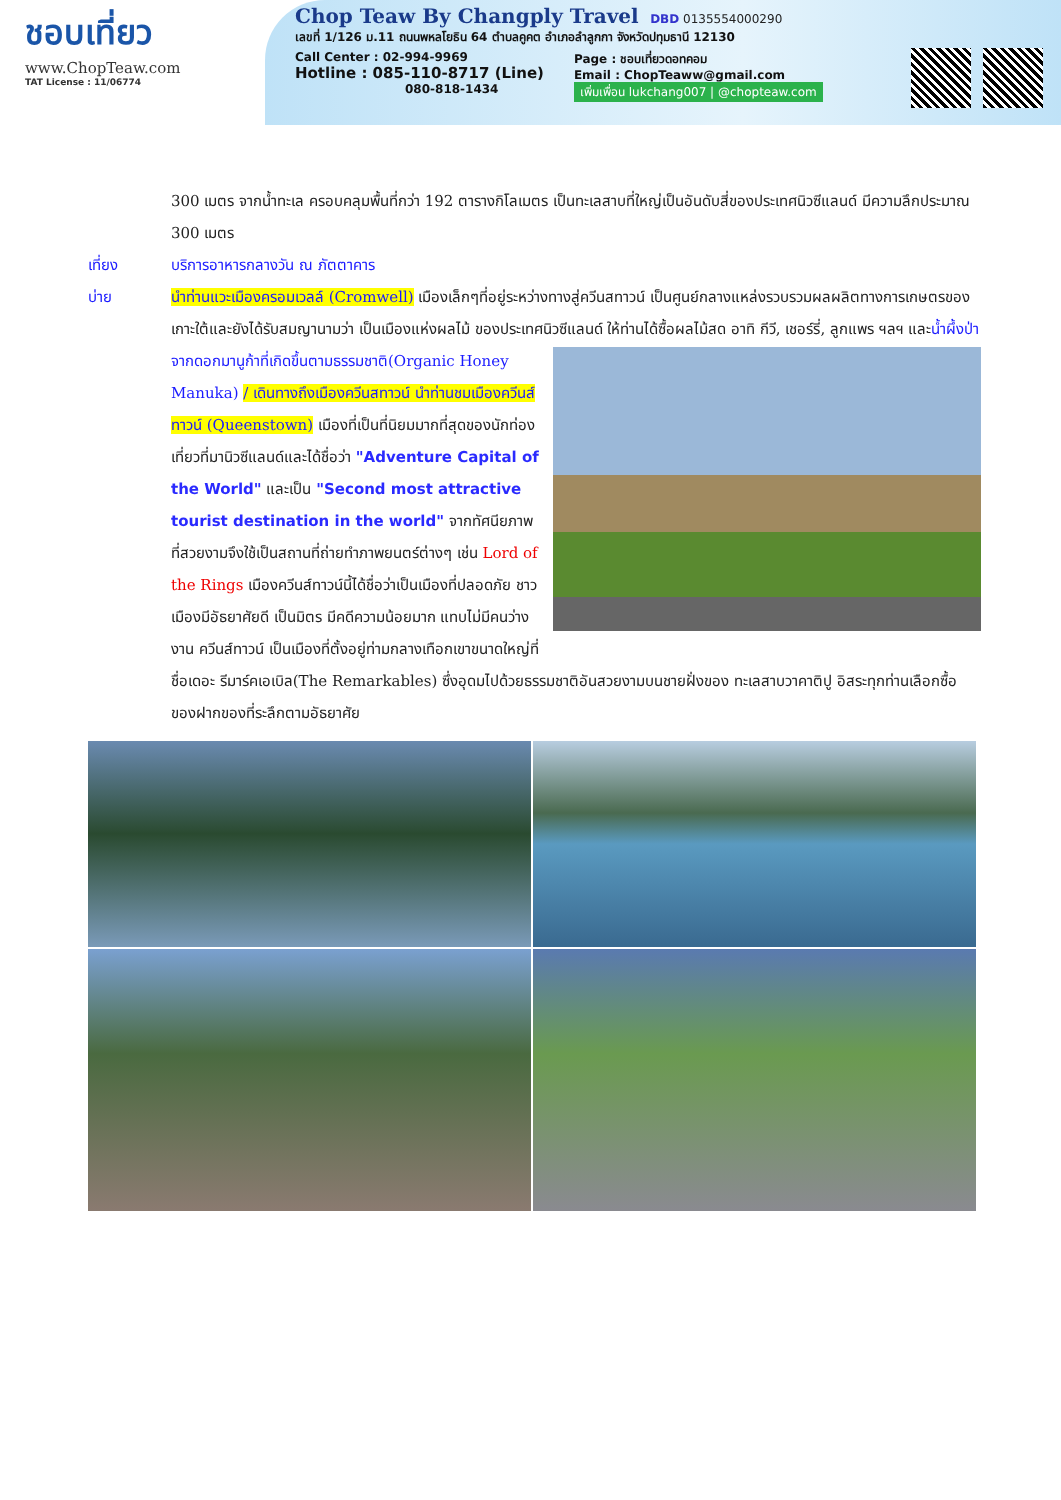ชอบเที่ยว
www.ChopTeaw.com
TAT License : 11/06774
Chop Teaw By Changply Travel DBD 0135554000290
เลขที่ 1/126 ม.11 ถนนพหลโยธิน 64 ตำบลคูคต อำเภอลำลูกกา จังหวัดปทุมธานี 12130
Call Center : 02-994-9969
Hotline : 085-110-8717 (Line)
080-818-1434
Page : ชอบเที่ยวดอทคอม
Email : ChopTeaww@gmail.com
เพิ่มเพื่อน lukchang007 | @chopteaw.com
300 เมตร จากน้ำทะเล ครอบคลุมพื้นที่กว่า 192 ตารางกิโลเมตร เป็นทะเลสาบที่ใหญ่เป็นอันดับสี่ของประเทศนิวซีแลนด์ มีความลึกประมาณ 300 เมตร
เที่ยง บริการอาหารกลางวัน ณ ภัตตาคาร
บ่าย นำท่านแวะเมืองครอมเวลล์ (Cromwell) เมืองเล็กๆที่อยู่ระหว่างทางสู่ควีนสทาวน์ เป็นศูนย์กลางแหล่งรวบรวมผลผลิตทางการเกษตรของเกาะใต้และยังได้รับสมญานามว่า เป็นเมืองแห่งผลไม้ ของประเทศนิวซีแลนด์
ให้ท่านได้ซื้อผลไม้สด อาทิ กีวี, เชอร์รี่, ลูกแพร ฯลฯ และน้ำผึ้งป่าจากดอกมานูก้าที่เกิดขึ้นตามธรรมชาติ(Organic Honey Manuka) / เดินทางถึงเมืองควีนสทาวน์ นำท่านชมเมืองควีนส์ทาวน์ (Queenstown) เมืองที่เป็นที่นิยมมากที่สุดของนักท่องเที่ยวที่มานิวซีแลนด์และได้ชื่อว่า "Adventure Capital of the World" และเป็น "Second most attractive tourist destination in the world" จากทัศนียภาพที่สวยงามจึงใช้เป็นสถานที่ถ่ายทำภาพยนตร์ต่างๆ เช่น Lord of the Rings เมืองควีนส์ทาวน์นี้ได้ชื่อว่าเป็นเมืองที่ปลอดภัย ชาวเมืองมีอัธยาศัยดี เป็นมิตร มีคดีความน้อยมาก แทบไม่มีคนว่างงาน ควีนส์ทาวน์ เป็นเมืองที่ตั้งอยู่ท่ามกลางเทือกเขาขนาดใหญ่ที่ชื่อเดอะ รีมาร์คเอเบิล(The Remarkables) ซึ่งอุดมไปด้วยธรรมชาติอันสวยงามบนชายฝั่งของ ทะเลสาบวาคาติปู อิสระทุกท่านเลือกซื้อของฝากของที่ระลึกตามอัธยาศัย